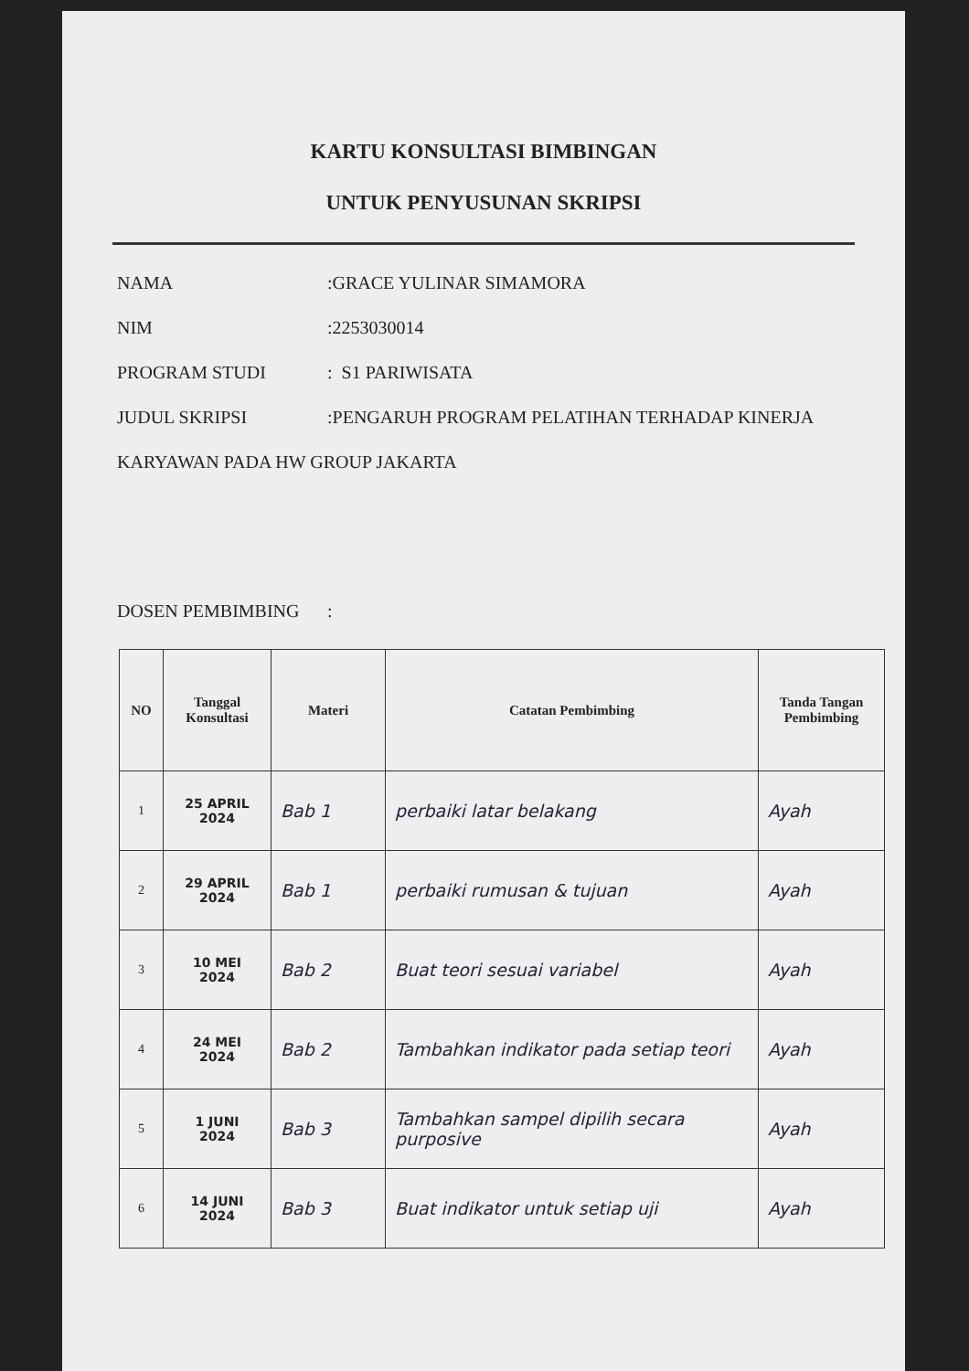KARTU KONSULTASI BIMBINGAN
UNTUK PENYUSUNAN SKRIPSI
NAMA:GRACE YULINAR SIMAMORA
NIM:2253030014
PROGRAM STUDI: S1 PARIWISATA
JUDUL SKRIPSI:PENGARUH PROGRAM PELATIHAN TERHADAP KINERJA
KARYAWAN PADA HW GROUP JAKARTA
DOSEN PEMBIMBING:
| NO | Tanggal Konsultasi | Materi | Catatan Pembimbing | Tanda Tangan Pembimbing |
| --- | --- | --- | --- | --- |
| 1 | 25 APRIL 2024 | Bab 1 | perbaiki latar belakang | Ayah |
| 2 | 29 APRIL 2024 | Bab 1 | perbaiki rumusan & tujuan | Ayah |
| 3 | 10 MEI 2024 | Bab 2 | Buat teori sesuai variabel | Ayah |
| 4 | 24 MEI 2024 | Bab 2 | Tambahkan indikator pada setiap teori | Ayah |
| 5 | 1 JUNI 2024 | Bab 3 | Tambahkan sampel dipilih secara purposive | Ayah |
| 6 | 14 JUNI 2024 | Bab 3 | Buat indikator untuk setiap uji | Ayah |